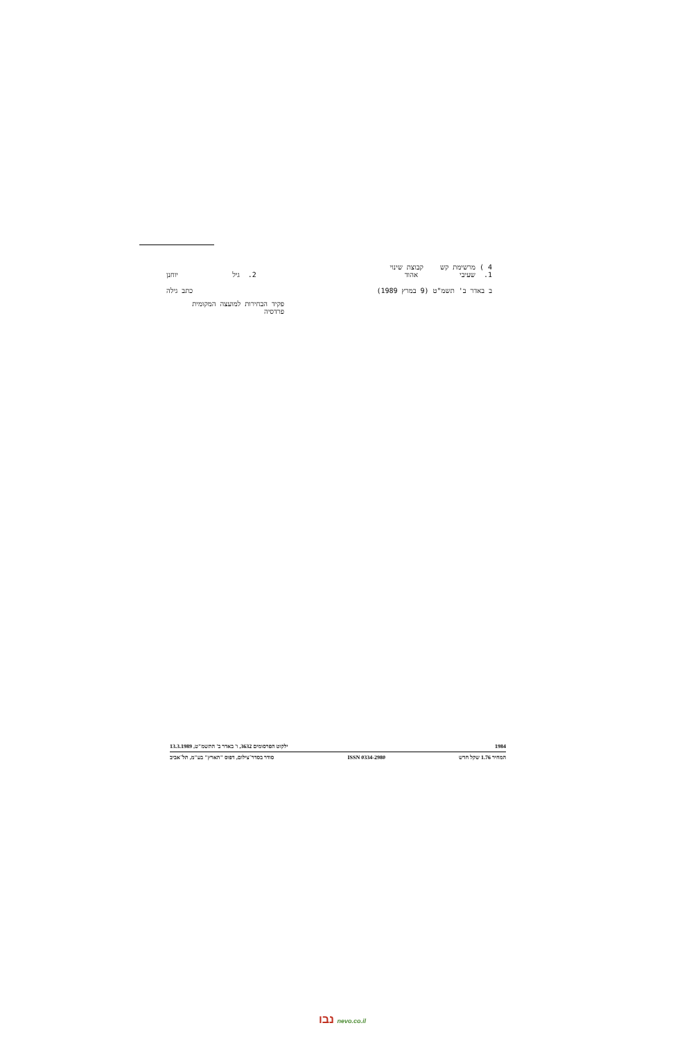4 ) מרשימת קש קבוצת שינוי
1. שעיבי אהוד 2. גיל יוחנן
ב באדר ב' תשמ"ט (9 במרץ 1989) כתב גילה
פקיד הבחירות למועצה המקומית
פרדסיה
1984 ילקוט הפרסומים 3632, ו' באדר ב' התשמ"ט, 13.3.1989
המחיר 1.76 שקל חדש ISSN 0334-2980 סודר בסדר־צילום, דפוס "הארץ" בע"מ, תל־אביב
נבו nevo.co.il